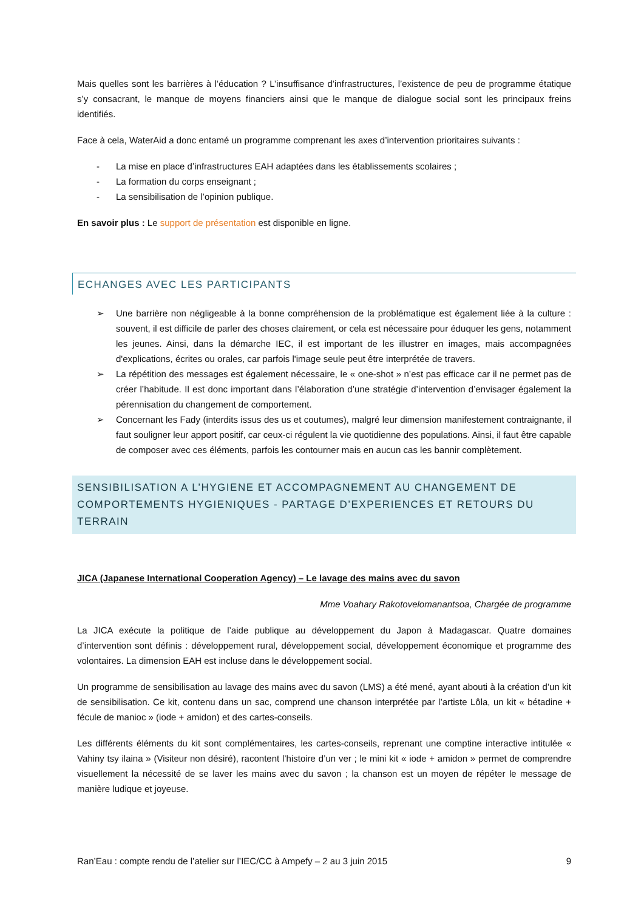Mais quelles sont les barrières à l’éducation ? L’insuffisance d’infrastructures, l’existence de peu de programme étatique s’y consacrant, le manque de moyens financiers ainsi que le manque de dialogue social sont les principaux freins identifiés.
Face à cela, WaterAid a donc entamé un programme comprenant les axes d’intervention prioritaires suivants :
- La mise en place d’infrastructures EAH adaptées dans les établissements scolaires ;
- La formation du corps enseignant ;
- La sensibilisation de l’opinion publique.
En savoir plus : Le support de présentation est disponible en ligne.
ECHANGES AVEC LES PARTICIPANTS
➢ Une barrière non négligeable à la bonne compréhension de la problématique est également liée à la culture : souvent, il est difficile de parler des choses clairement, or cela est nécessaire pour éduquer les gens, notamment les jeunes. Ainsi, dans la démarche IEC, il est important de les illustrer en images, mais accompagnées d'explications, écrites ou orales, car parfois l'image seule peut être interprétée de travers.
➢ La répétition des messages est également nécessaire, le « one-shot » n’est pas efficace car il ne permet pas de créer l’habitude. Il est donc important dans l’élaboration d’une stratégie d’intervention d’envisager également la pérennisation du changement de comportement.
➢ Concernant les Fady (interdits issus des us et coutumes), malgré leur dimension manifestement contraignante, il faut souligner leur apport positif, car ceux-ci régulent la vie quotidienne des populations. Ainsi, il faut être capable de composer avec ces éléments, parfois les contourner mais en aucun cas les bannir complètement.
SENSIBILISATION A L’HYGIENE ET ACCOMPAGNEMENT AU CHANGEMENT DE COMPORTEMENTS HYGIENIQUES - PARTAGE D’EXPERIENCES ET RETOURS DU TERRAIN
JICA (Japanese International Cooperation Agency) – Le lavage des mains avec du savon
Mme Voahary Rakotovelomanantsoa, Chargée de programme
La JICA exécute la politique de l’aide publique au développement du Japon à Madagascar. Quatre domaines d’intervention sont définis : développement rural, développement social, développement économique et programme des volontaires. La dimension EAH est incluse dans le développement social.
Un programme de sensibilisation au lavage des mains avec du savon (LMS) a été mené, ayant abouti à la création d’un kit de sensibilisation. Ce kit, contenu dans un sac, comprend une chanson interprétée par l’artiste Lôla, un kit « bétadine + fécule de manioc » (iode + amidon) et des cartes-conseils.
Les différents éléments du kit sont complémentaires, les cartes-conseils, reprenant une comptine interactive intitulée « Vahiny tsy ilaina » (Visiteur non désiré), racontent l’histoire d’un ver ; le mini kit « iode + amidon » permet de comprendre visuellement la nécessité de se laver les mains avec du savon ; la chanson est un moyen de répéter le message de manière ludique et joyeuse.
Ran’Eau : compte rendu de l’atelier sur l’IEC/CC à Ampefy – 2 au 3 juin 2015 9